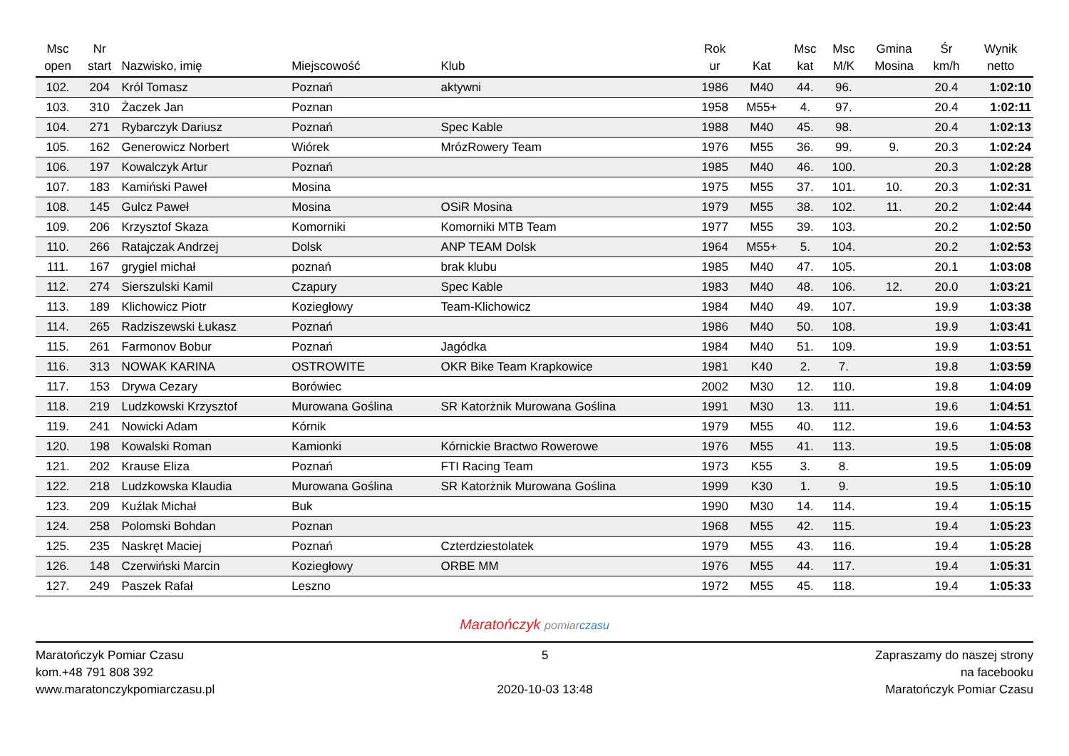| Msc open | Nr start | Nazwisko, imię | Miejscowość | Klub | Rok ur | Kat | Msc kat | Msc M/K | Gmina Mosina | Śr km/h | Wynik netto |
| --- | --- | --- | --- | --- | --- | --- | --- | --- | --- | --- | --- |
| 102. | 204 | Król Tomasz | Poznań | aktywni | 1986 | M40 | 44. | 96. | | 20.4 | 1:02:10 |
| 103. | 310 | Żaczek Jan | Poznan | | 1958 | M55+ | 4. | 97. | | 20.4 | 1:02:11 |
| 104. | 271 | Rybarczyk Dariusz | Poznań | Spec Kable | 1988 | M40 | 45. | 98. | | 20.4 | 1:02:13 |
| 105. | 162 | Generowicz Norbert | Wiórek | MrózRowery Team | 1976 | M55 | 36. | 99. | 9. | 20.3 | 1:02:24 |
| 106. | 197 | Kowalczyk Artur | Poznań | | 1985 | M40 | 46. | 100. | | 20.3 | 1:02:28 |
| 107. | 183 | Kamiński Paweł | Mosina | | 1975 | M55 | 37. | 101. | 10. | 20.3 | 1:02:31 |
| 108. | 145 | Gulcz Paweł | Mosina | OSiR Mosina | 1979 | M55 | 38. | 102. | 11. | 20.2 | 1:02:44 |
| 109. | 206 | Krzysztof Skaza | Komorniki | Komorniki MTB Team | 1977 | M55 | 39. | 103. | | 20.2 | 1:02:50 |
| 110. | 266 | Ratajczak Andrzej | Dolsk | ANP TEAM Dolsk | 1964 | M55+ | 5. | 104. | | 20.2 | 1:02:53 |
| 111. | 167 | grygiel michał | poznań | brak klubu | 1985 | M40 | 47. | 105. | | 20.1 | 1:03:08 |
| 112. | 274 | Sierszulski Kamil | Czapury | Spec Kable | 1983 | M40 | 48. | 106. | 12. | 20.0 | 1:03:21 |
| 113. | 189 | Klichowicz Piotr | Koziegłowy | Team-Klichowicz | 1984 | M40 | 49. | 107. | | 19.9 | 1:03:38 |
| 114. | 265 | Radziszewski Łukasz | Poznań | | 1986 | M40 | 50. | 108. | | 19.9 | 1:03:41 |
| 115. | 261 | Farmonov Bobur | Poznań | Jagódka | 1984 | M40 | 51. | 109. | | 19.9 | 1:03:51 |
| 116. | 313 | NOWAK KARINA | OSTROWITE | OKR Bike Team Krapkowice | 1981 | K40 | 2. | 7. | | 19.8 | 1:03:59 |
| 117. | 153 | Drywa Cezary | Borówiec | | 2002 | M30 | 12. | 110. | | 19.8 | 1:04:09 |
| 118. | 219 | Ludzkowski Krzysztof | Murowana Goślina | SR Katorżnik Murowana Goślina | 1991 | M30 | 13. | 111. | | 19.6 | 1:04:51 |
| 119. | 241 | Nowicki Adam | Kórnik | | 1979 | M55 | 40. | 112. | | 19.6 | 1:04:53 |
| 120. | 198 | Kowalski Roman | Kamionki | Kórnickie Bractwo Rowerowe | 1976 | M55 | 41. | 113. | | 19.5 | 1:05:08 |
| 121. | 202 | Krause Eliza | Poznań | FTI Racing Team | 1973 | K55 | 3. | 8. | | 19.5 | 1:05:09 |
| 122. | 218 | Ludzkowska Klaudia | Murowana Goślina | SR Katorżnik Murowana Goślina | 1999 | K30 | 1. | 9. | | 19.5 | 1:05:10 |
| 123. | 209 | Kuźlak Michał | Buk | | 1990 | M30 | 14. | 114. | | 19.4 | 1:05:15 |
| 124. | 258 | Polomski Bohdan | Poznan | | 1968 | M55 | 42. | 115. | | 19.4 | 1:05:23 |
| 125. | 235 | Naskręt Maciej | Poznań | Czterdziestolatek | 1979 | M55 | 43. | 116. | | 19.4 | 1:05:28 |
| 126. | 148 | Czerwiński Marcin | Koziegłowy | ORBE MM | 1976 | M55 | 44. | 117. | | 19.4 | 1:05:31 |
| 127. | 249 | Paszek Rafał | Leszno | | 1972 | M55 | 45. | 118. | | 19.4 | 1:05:33 |
Maratończyk pomiar czasu
Maratończyk Pomiar Czasu
kom.+48 791 808 392
www.maratonczykpomiarczasu.pl
5
2020-10-03 13:48
Zapraszamy do naszej strony
na facebooku
Maratończyk Pomiar Czasu